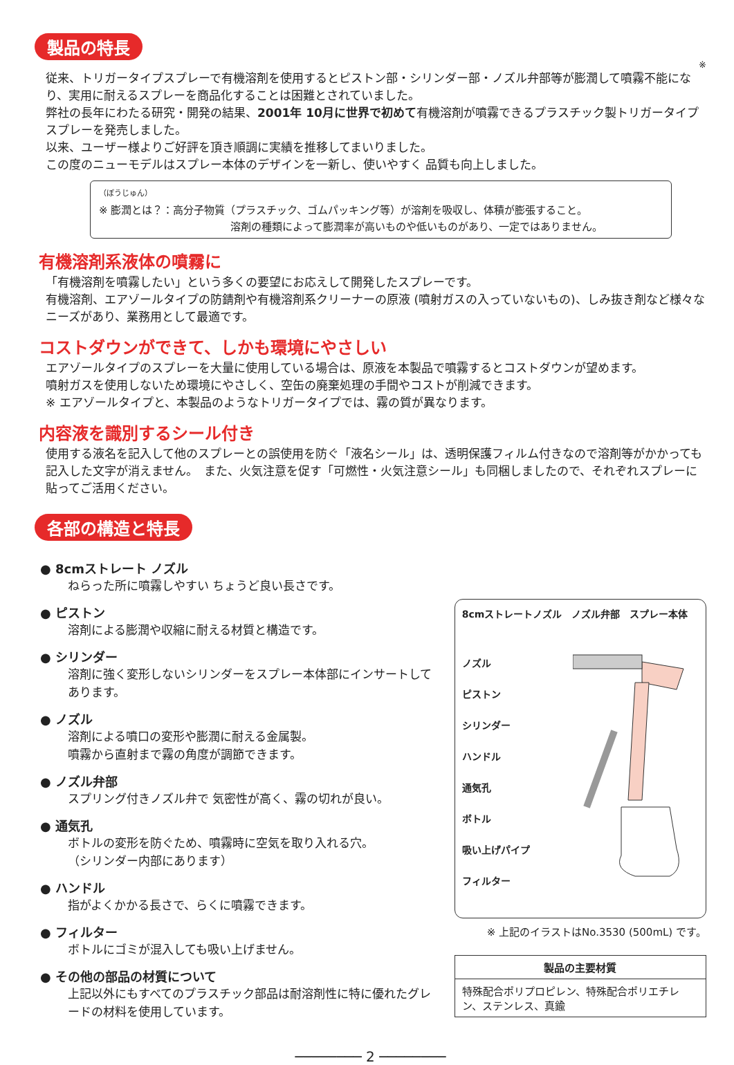製品の特長
※
従来、トリガータイプスプレーで有機溶剤を使用するとピストン部・シリンダー部・ノズル弁部等が膨潤して噴霧不能になり、実用に耐えるスプレーを商品化することは困難とされていました。
弊社の長年にわたる研究・開発の結果、2001年 10月に世界で初めて有機溶剤が噴霧できるプラスチック製トリガータイプスプレーを発売しました。
以来、ユーザー様よりご好評を頂き順調に実績を推移してまいりました。
この度のニューモデルはスプレー本体のデザインを一新し、使いやすく 品質も向上しました。
（ぼうじゅん）
※ 膨潤とは？：高分子物質（プラスチック、ゴムパッキング等）が溶剤を吸収し、体積が膨張すること。
溶剤の種類によって膨潤率が高いものや低いものがあり、一定ではありません。
有機溶剤系液体の噴霧に
「有機溶剤を噴霧したい」という多くの要望にお応えして開発したスプレーです。
有機溶剤、エアゾールタイプの防錆剤や有機溶剤系クリーナーの原液 (噴射ガスの入っていないもの)、しみ抜き剤など様々なニーズがあり、業務用として最適です。
コストダウンができて、しかも環境にやさしい
エアゾールタイプのスプレーを大量に使用している場合は、原液を本製品で噴霧するとコストダウンが望めます。
噴射ガスを使用しないため環境にやさしく、空缶の廃棄処理の手間やコストが削減できます。
※ エアゾールタイプと、本製品のようなトリガータイプでは、霧の質が異なります。
内容液を識別するシール付き
使用する液名を記入して他のスプレーとの誤使用を防ぐ「液名シール」は、透明保護フィルム付きなので溶剤等がかかっても記入した文字が消えません。　また、火気注意を促す「可燃性・火気注意シール」も同梱しましたので、それぞれスプレーに貼ってご活用ください。
各部の構造と特長
● 8cmストレート ノズル
ねらった所に噴霧しやすい ちょうど良い長さです。
● ピストン
溶剤による膨潤や収縮に耐える材質と構造です。
● シリンダー
溶剤に強く変形しないシリンダーをスプレー本体部にインサートしてあります。
● ノズル
溶剤による噴口の変形や膨潤に耐える金属製。
噴霧から直射まで霧の角度が調節できます。
● ノズル弁部
スプリング付きノズル弁で 気密性が高く、霧の切れが良い。
● 通気孔
ボトルの変形を防ぐため、噴霧時に空気を取り入れる穴。
（シリンダー内部にあります）
● ハンドル
指がよくかかる長さで、らくに噴霧できます。
● フィルター
ボトルにゴミが混入しても吸い上げません。
● その他の部品の材質について
上記以外にもすべてのプラスチック部品は耐溶剤性に特に優れたグレードの材料を使用しています。
8cmストレートノズル　ノズル弁部　スプレー本体
ノズル
ピストン
シリンダー
ハンドル
通気孔
ボトル
吸い上げパイプ
フィルター
※ 上記のイラストはNo.3530 (500mL) です。
| 製品の主要材質 |
| --- |
| 特殊配合ポリプロピレン、特殊配合ポリエチレン、ステンレス、真鍮 |
──────── 2 ────────